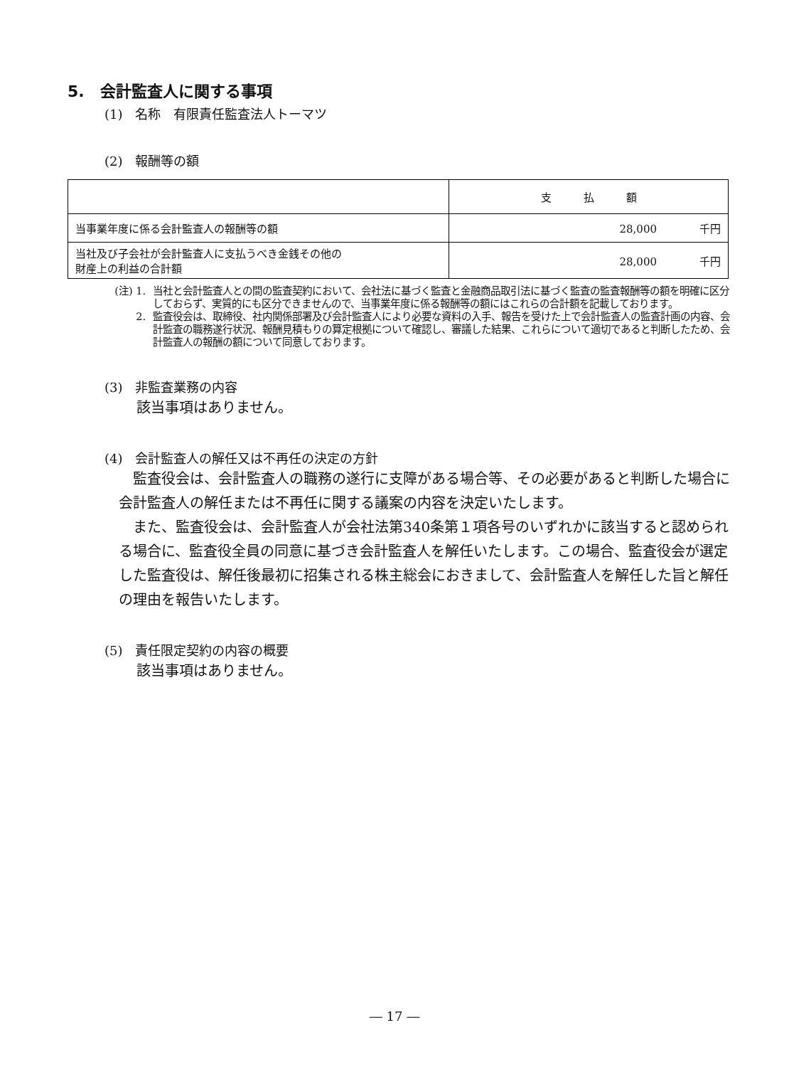5.　会計監査人に関する事項
(1)　名称　有限責任監査法人トーマツ
(2)　報酬等の額
| | 支 払 額 |
| 当事業年度に係る会計監査人の報酬等の額 | 28,000 千円 |
| 当社及び子会社が会計監査人に支払うべき金銭その他の 財産上の利益の合計額 | 28,000 千円 |
(注) 1. 当社と会計監査人との間の監査契約において、会社法に基づく監査と金融商品取引法に基づく監査の監査報酬等の額を明確に区分しておらず、実質的にも区分できませんので、当事業年度に係る報酬等の額にはこれらの合計額を記載しております。
2. 監査役会は、取締役、社内関係部署及び会計監査人により必要な資料の入手、報告を受けた上で会計監査人の監査計画の内容、会計監査の職務遂行状況、報酬見積もりの算定根拠について確認し、審議した結果、これらについて適切であると判断したため、会計監査人の報酬の額について同意しております。
(3)　非監査業務の内容
該当事項はありません。
(4)　会計監査人の解任又は不再任の決定の方針
監査役会は、会計監査人の職務の遂行に支障がある場合等、その必要があると判断した場合に会計監査人の解任または不再任に関する議案の内容を決定いたします。
また、監査役会は、会計監査人が会社法第340条第１項各号のいずれかに該当すると認められる場合に、監査役全員の同意に基づき会計監査人を解任いたします。この場合、監査役会が選定した監査役は、解任後最初に招集される株主総会におきまして、会計監査人を解任した旨と解任の理由を報告いたします。
(5)　責任限定契約の内容の概要
該当事項はありません。
― 17 ―